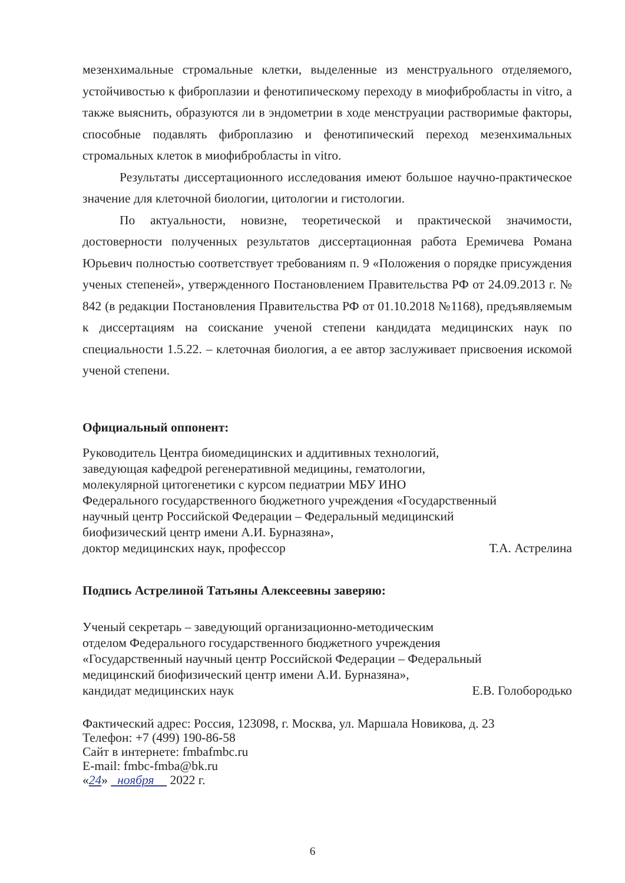мезенхимальные стромальные клетки, выделенные из менструального отделяемого, устойчивостью к фиброплазии и фенотипическому переходу в миофибробласты in vitro, а также выяснить, образуются ли в эндометрии в ходе менструации растворимые факторы, способные подавлять фиброплазию и фенотипический переход мезенхимальных стромальных клеток в миофибробласты in vitro.
Результаты диссертационного исследования имеют большое научно-практическое значение для клеточной биологии, цитологии и гистологии.
По актуальности, новизне, теоретической и практической значимости, достоверности полученных результатов диссертационная работа Еремичева Романа Юрьевич полностью соответствует требованиям п. 9 «Положения о порядке присуждения ученых степеней», утвержденного Постановлением Правительства РФ от 24.09.2013 г. № 842 (в редакции Постановления Правительства РФ от 01.10.2018 №1168), предъявляемым к диссертациям на соискание ученой степени кандидата медицинских наук по специальности 1.5.22. – клеточная биология, а ее автор заслуживает присвоения искомой ученой степени.
Официальный оппонент:
Руководитель Центра биомедицинских и аддитивных технологий,
заведующая кафедрой регенеративной медицины, гематологии,
молекулярной цитогенетики с курсом педиатрии МБУ ИНО
Федерального государственного бюджетного учреждения «Государственный
научный центр Российской Федерации – Федеральный медицинский
биофизический центр имени А.И. Бурназяна»,
доктор медицинских наук, профессор Т.А. Астрелина
Подпись Астрелиной Татьяны Алексеевны заверяю:
Ученый секретарь – заведующий организационно-методическим
отделом Федерального государственного бюджетного учреждения
«Государственный научный центр Российской Федерации – Федеральный
медицинский биофизический центр имени А.И. Бурназяна»,
кандидат медицинских наук Е.В. Голобородько
Фактический адрес: Россия, 123098, г. Москва, ул. Маршала Новикова, д. 23
Телефон: +7 (499) 190-86-58
Сайт в интернете: fmbafmbc.ru
E-mail: fmbc-fmba@bk.ru
«24» ноября 2022 г.
6